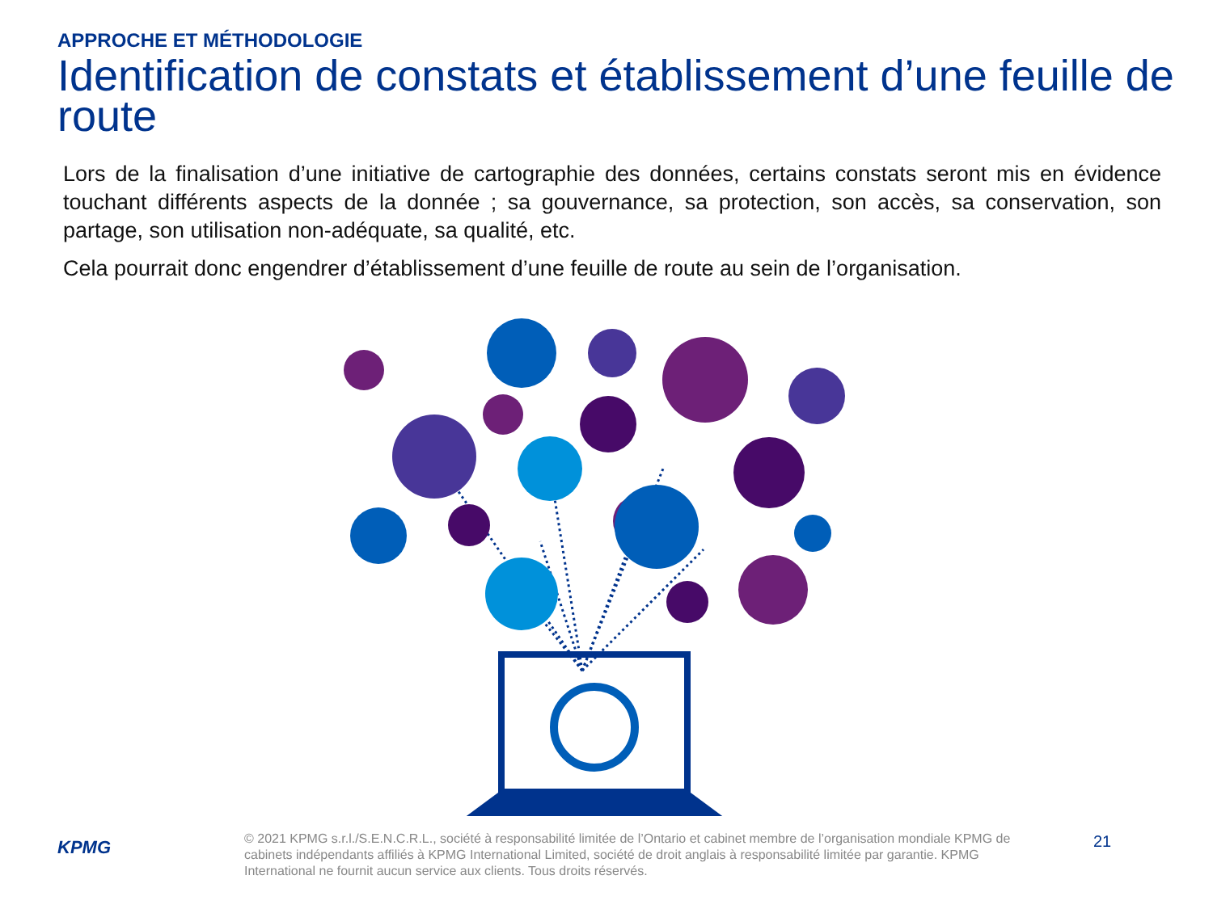APPROCHE ET MÉTHODOLOGIE
Identification de constats et établissement d’une feuille de route
Lors de la finalisation d’une initiative de cartographie des données, certains constats seront mis en évidence touchant différents aspects de la donnée ; sa gouvernance, sa protection, son accès, sa conservation, son partage, son utilisation non-adéquate, sa qualité, etc.
Cela pourrait donc engendrer d’établissement d’une feuille de route au sein de l’organisation.
KPMG
© 2021 KPMG s.r.l./S.E.N.C.R.L., société à responsabilité limitée de l’Ontario et cabinet membre de l’organisation mondiale KPMG de cabinets indépendants affiliés à KPMG International Limited, société de droit anglais à responsabilité limitée par garantie. KPMG International ne fournit aucun service aux clients. Tous droits réservés.
21